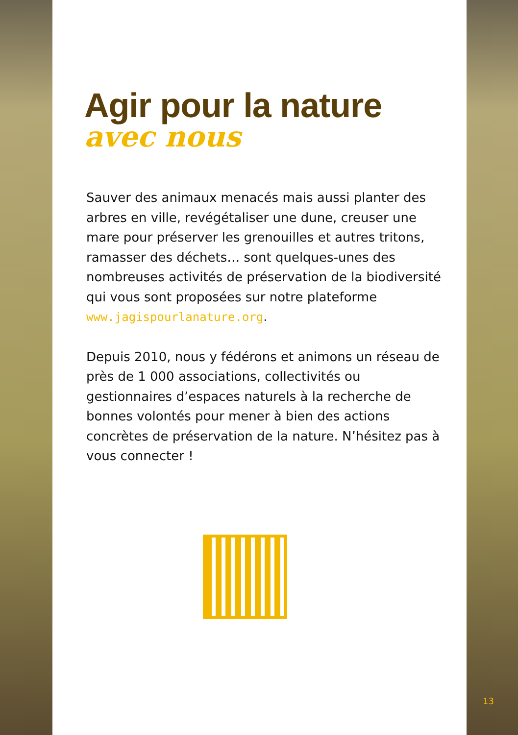Agir pour la nature
avec nous
Sauver des animaux menacés mais aussi planter des arbres en ville, revégétaliser une dune, creuser une mare pour préserver les grenouilles et autres tritons, ramasser des déchets… sont quelques-unes des nombreuses activités de préservation de la biodiversité qui vous sont proposées sur notre plateforme www.jagispourlanature.org.
Depuis 2010, nous y fédérons et animons un réseau de près de 1 000 associations, collectivités ou gestionnaires d’espaces naturels à la recherche de bonnes volontés pour mener à bien des actions concrètes de préservation de la nature. N’hésitez pas à vous connecter !
13